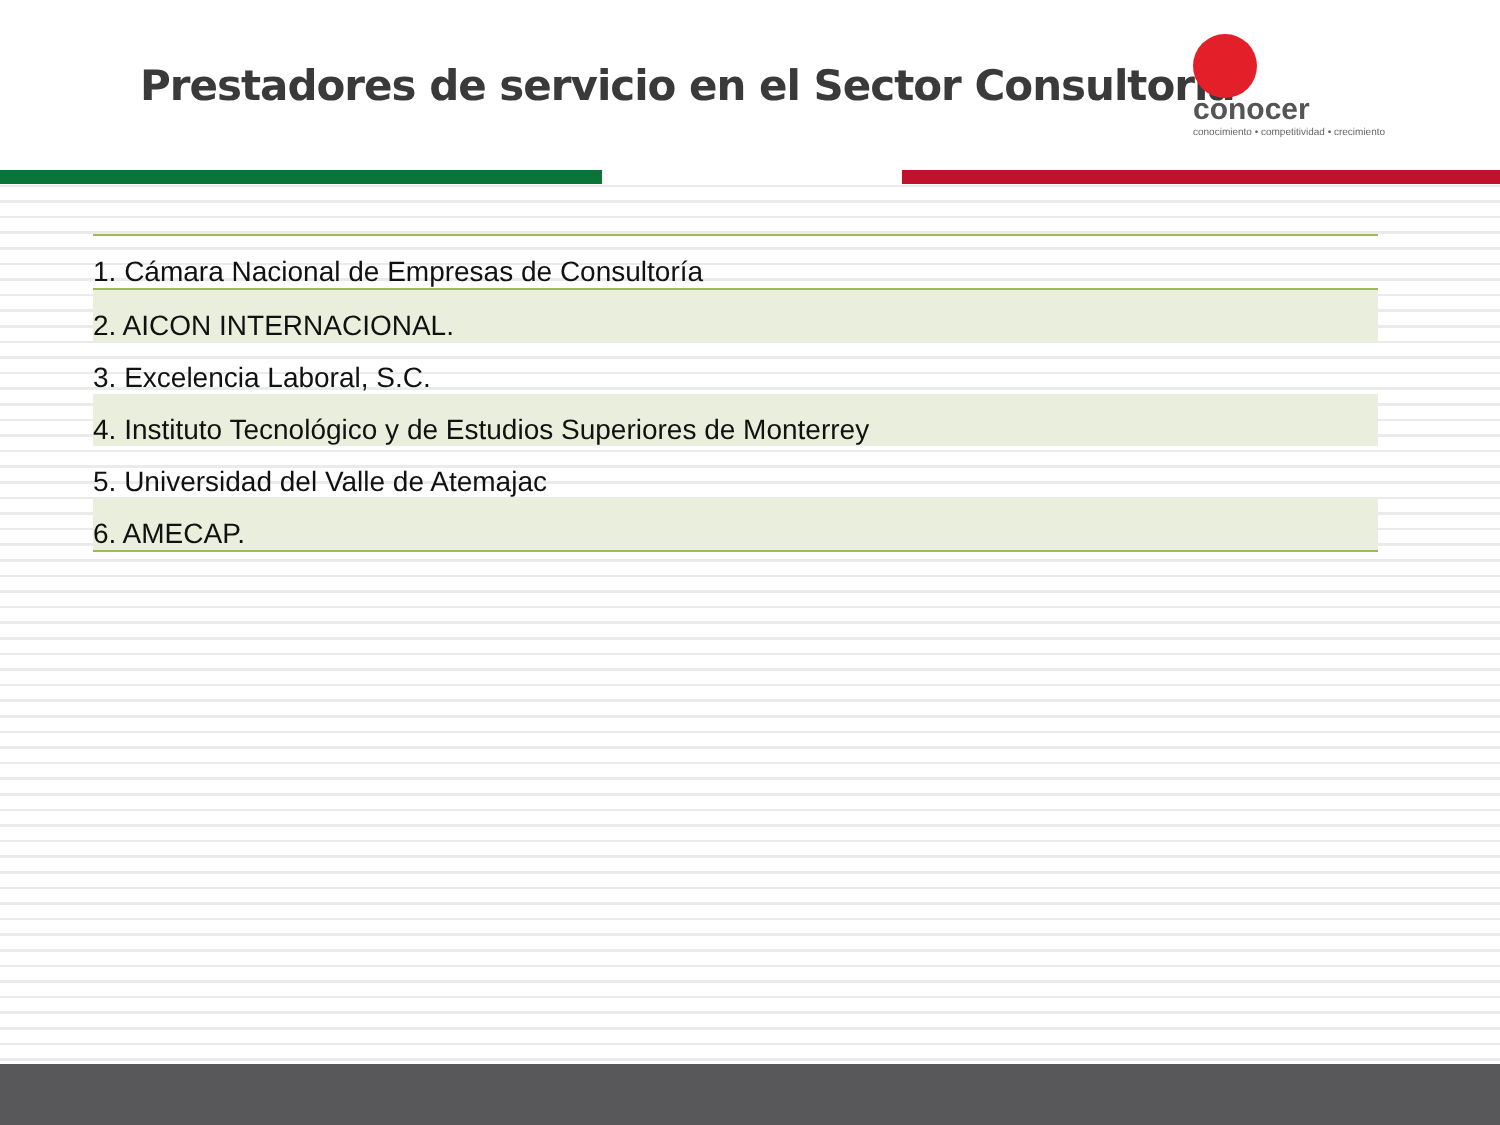Prestadores de servicio en el Sector Consultoría
conocer
conocimiento • competitividad • crecimiento
| 1. Cámara Nacional de Empresas de Consultoría |
| 2. AICON INTERNACIONAL. |
| 3. Excelencia Laboral, S.C. |
| 4. Instituto Tecnológico y de Estudios Superiores de Monterrey |
| 5. Universidad del Valle de Atemajac |
| 6. AMECAP. |